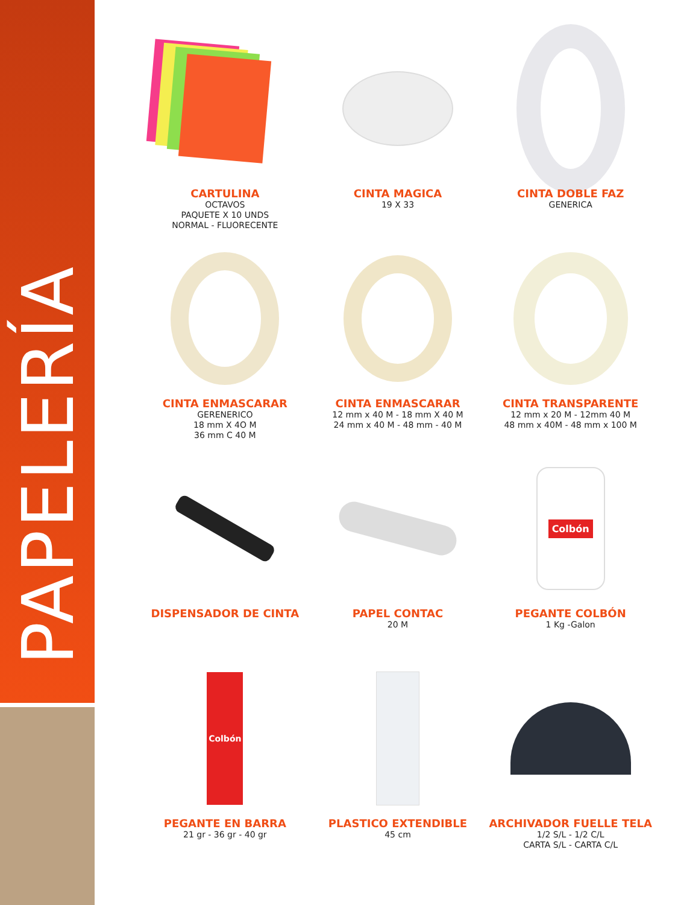PAPELERÍA
CARTULINA
OCTAVOS
PAQUETE X 10 UNDS
NORMAL - FLUORECENTE
CINTA MAGICA
19 X 33
CINTA DOBLE FAZ
GENERICA
CINTA ENMASCARAR
GERENERICO
18 mm X 4O M
36 mm C 40 M
CINTA ENMASCARAR
12 mm x 40 M - 18 mm X 40 M
24 mm x 40 M - 48 mm - 40 M
CINTA TRANSPARENTE
12 mm x 20 M - 12mm 40 M
48 mm x 40M - 48 mm x 100 M
DISPENSADOR DE CINTA
PAPEL CONTAC
20 M
Colbón
PEGANTE COLBÓN
1 Kg -Galon
Colbón
PEGANTE EN BARRA
21 gr - 36 gr - 40 gr
PLASTICO EXTENDIBLE
45 cm
ARCHIVADOR FUELLE TELA
1/2 S/L - 1/2 C/L
CARTA S/L - CARTA C/L